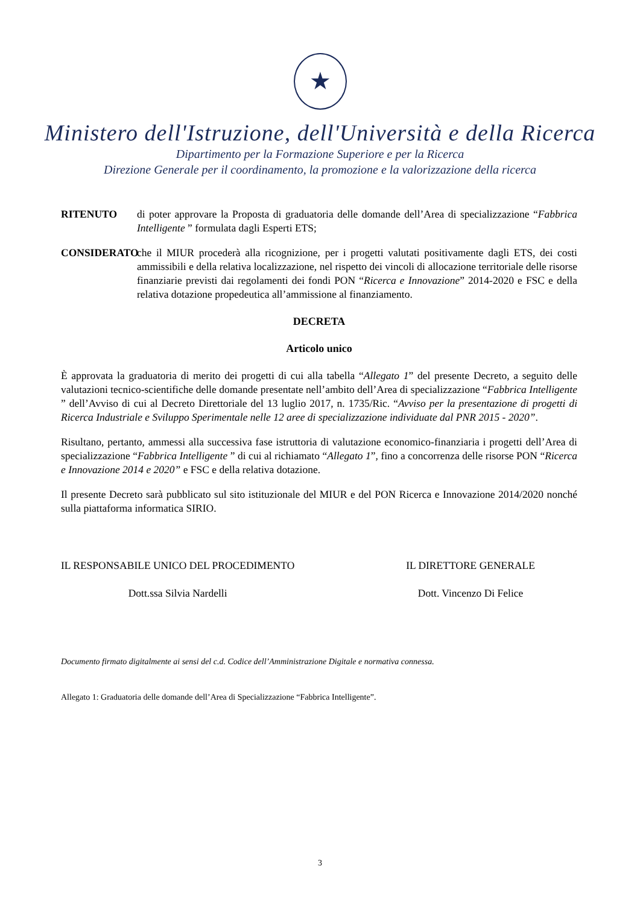★
Ministero dell'Istruzione, dell'Università e della Ricerca
Dipartimento per la Formazione Superiore e per la Ricerca
Direzione Generale per il coordinamento, la promozione e la valorizzazione della ricerca
RITENUTO di poter approvare la Proposta di graduatoria delle domande dell’Area di specializzazione “Fabbrica Intelligente ” formulata dagli Esperti ETS;
CONSIDERATO che il MIUR procederà alla ricognizione, per i progetti valutati positivamente dagli ETS, dei costi ammissibili e della relativa localizzazione, nel rispetto dei vincoli di allocazione territoriale delle risorse finanziarie previsti dai regolamenti dei fondi PON “Ricerca e Innovazione” 2014-2020 e FSC e della relativa dotazione propedeutica all’ammissione al finanziamento.
DECRETA
Articolo unico
È approvata la graduatoria di merito dei progetti di cui alla tabella “Allegato 1” del presente Decreto, a seguito delle valutazioni tecnico-scientifiche delle domande presentate nell’ambito dell’Area di specializzazione “Fabbrica Intelligente ” dell’Avviso di cui al Decreto Direttoriale del 13 luglio 2017, n. 1735/Ric. “Avviso per la presentazione di progetti di Ricerca Industriale e Sviluppo Sperimentale nelle 12 aree di specializzazione individuate dal PNR 2015 - 2020”.
Risultano, pertanto, ammessi alla successiva fase istruttoria di valutazione economico-finanziaria i progetti dell’Area di specializzazione “Fabbrica Intelligente ” di cui al richiamato “Allegato 1”, fino a concorrenza delle risorse PON “Ricerca e Innovazione 2014 e 2020” e FSC e della relativa dotazione.
Il presente Decreto sarà pubblicato sul sito istituzionale del MIUR e del PON Ricerca e Innovazione 2014/2020 nonché sulla piattaforma informatica SIRIO.
IL RESPONSABILE UNICO DEL PROCEDIMENTO
Dott.ssa Silvia Nardelli
IL DIRETTORE GENERALE
Dott. Vincenzo Di Felice
Documento firmato digitalmente ai sensi del c.d. Codice dell’Amministrazione Digitale e normativa connessa.
Allegato 1: Graduatoria delle domande dell’Area di Specializzazione “Fabbrica Intelligente”.
3